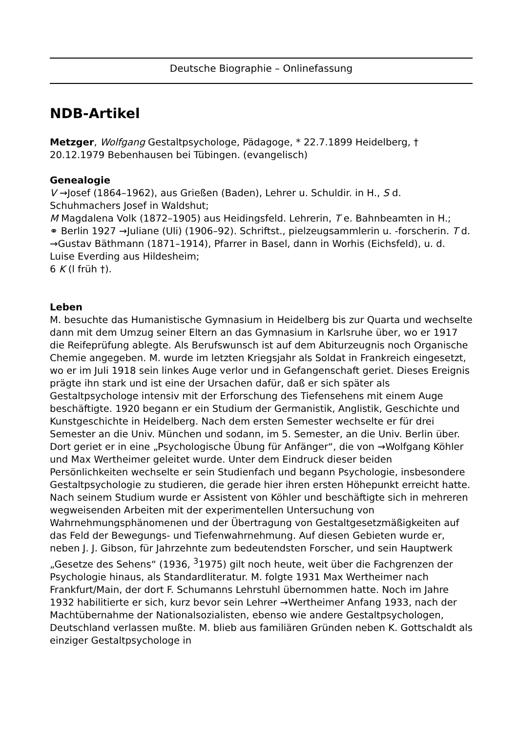Deutsche Biographie – Onlinefassung
NDB-Artikel
Metzger, Wolfgang Gestaltpsychologe, Pädagoge, * 22.7.1899 Heidelberg, † 20.12.1979 Bebenhausen bei Tübingen. (evangelisch)
Genealogie
V →Josef (1864–1962), aus Grießen (Baden), Lehrer u. Schuldir. in H., S d. Schuhmachers Josef in Waldshut;
M Magdalena Volk (1872–1905) aus Heidingsfeld. Lehrerin, T e. Bahnbeamten in H.;
⚭ Berlin 1927 →Juliane (Uli) (1906–92). Schriftst., pielzeugsammlerin u. -forscherin. T d. →Gustav Bäthmann (1871–1914), Pfarrer in Basel, dann in Worhis (Eichsfeld), u. d. Luise Everding aus Hildesheim;
6 K (l früh †).
Leben
M. besuchte das Humanistische Gymnasium in Heidelberg bis zur Quarta und wechselte dann mit dem Umzug seiner Eltern an das Gymnasium in Karlsruhe über, wo er 1917 die Reifeprüfung ablegte. Als Berufswunsch ist auf dem Abiturzeugnis noch Organische Chemie angegeben. M. wurde im letzten Kriegsjahr als Soldat in Frankreich eingesetzt, wo er im Juli 1918 sein linkes Auge verlor und in Gefangenschaft geriet. Dieses Ereignis prägte ihn stark und ist eine der Ursachen dafür, daß er sich später als Gestaltpsychologe intensiv mit der Erforschung des Tiefensehens mit einem Auge beschäftigte. 1920 begann er ein Studium der Germanistik, Anglistik, Geschichte und Kunstgeschichte in Heidelberg. Nach dem ersten Semester wechselte er für drei Semester an die Univ. München und sodann, im 5. Semester, an die Univ. Berlin über. Dort geriet er in eine „Psychologische Übung für Anfänger“, die von →Wolfgang Köhler und Max Wertheimer geleitet wurde. Unter dem Eindruck dieser beiden Persönlichkeiten wechselte er sein Studienfach und begann Psychologie, insbesondere Gestaltpsychologie zu studieren, die gerade hier ihren ersten Höhepunkt erreicht hatte. Nach seinem Studium wurde er Assistent von Köhler und beschäftigte sich in mehreren wegweisenden Arbeiten mit der experimentellen Untersuchung von Wahrnehmungsphänomenen und der Übertragung von Gestaltgesetzmäßigkeiten auf das Feld der Bewegungs- und Tiefenwahrnehmung. Auf diesen Gebieten wurde er, neben J. J. Gibson, für Jahrzehnte zum bedeutendsten Forscher, und sein Hauptwerk „Gesetze des Sehens“ (1936, <sup>3</sup>1975) gilt noch heute, weit über die Fachgrenzen der Psychologie hinaus, als Standardliteratur. M. folgte 1931 Max Wertheimer nach Frankfurt/Main, der dort F. Schumanns Lehrstuhl übernommen hatte. Noch im Jahre 1932 habilitierte er sich, kurz bevor sein Lehrer →Wertheimer Anfang 1933, nach der Machtübernahme der Nationalsozialisten, ebenso wie andere Gestaltpsychologen, Deutschland verlassen mußte. M. blieb aus familiären Gründen neben K. Gottschaldt als einziger Gestaltpsychologe in